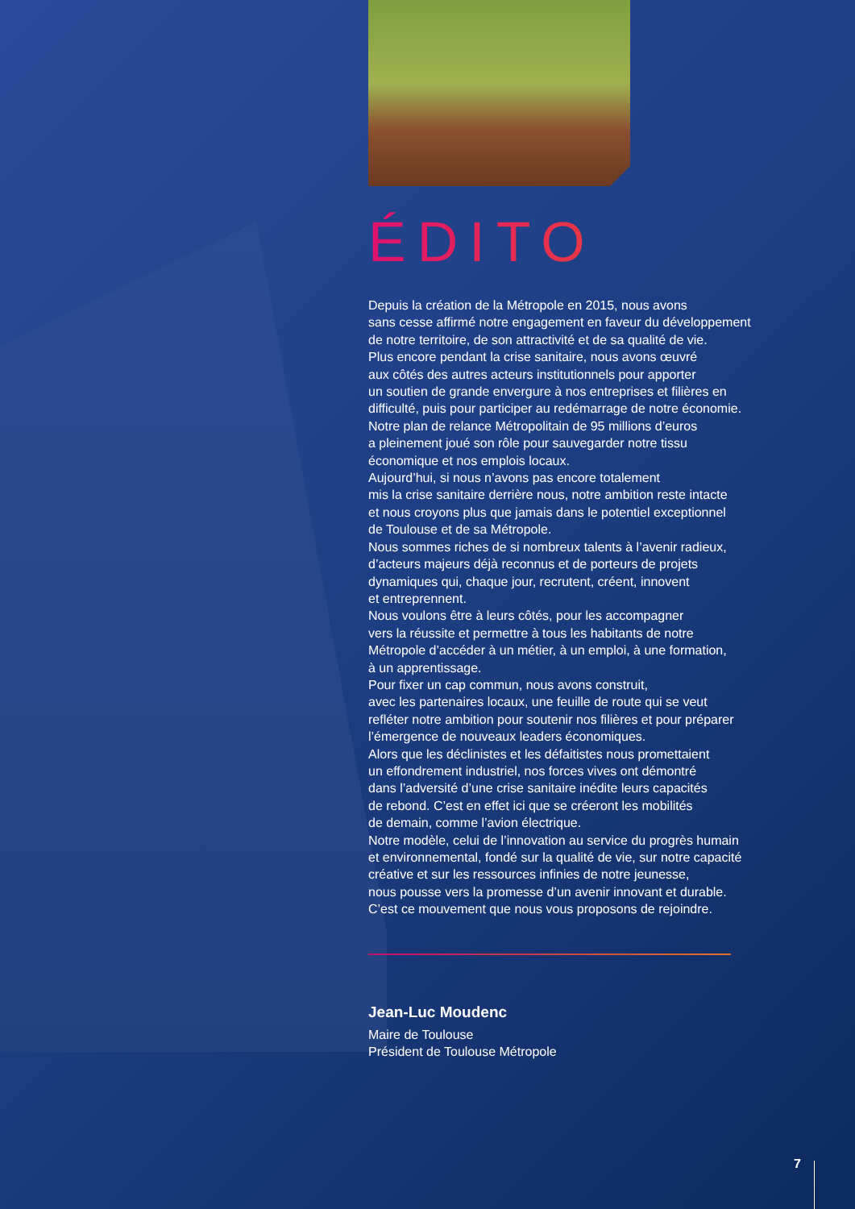ÉDITO
Depuis la création de la Métropole en 2015, nous avons
sans cesse affirmé notre engagement en faveur du développement
de notre territoire, de son attractivité et de sa qualité de vie.
Plus encore pendant la crise sanitaire, nous avons œuvré
aux côtés des autres acteurs institutionnels pour apporter
un soutien de grande envergure à nos entreprises et filières en
difficulté, puis pour participer au redémarrage de notre économie.
Notre plan de relance Métropolitain de 95 millions d’euros
a pleinement joué son rôle pour sauvegarder notre tissu
économique et nos emplois locaux.
Aujourd’hui, si nous n’avons pas encore totalement
mis la crise sanitaire derrière nous, notre ambition reste intacte
et nous croyons plus que jamais dans le potentiel exceptionnel
de Toulouse et de sa Métropole.
Nous sommes riches de si nombreux talents à l’avenir radieux,
d’acteurs majeurs déjà reconnus et de porteurs de projets
dynamiques qui, chaque jour, recrutent, créent, innovent
et entreprennent.
Nous voulons être à leurs côtés, pour les accompagner
vers la réussite et permettre à tous les habitants de notre
Métropole d’accéder à un métier, à un emploi, à une formation,
à un apprentissage.
Pour fixer un cap commun, nous avons construit,
avec les partenaires locaux, une feuille de route qui se veut
refléter notre ambition pour soutenir nos filières et pour préparer
l’émergence de nouveaux leaders économiques.
Alors que les déclinistes et les défaitistes nous promettaient
un effondrement industriel, nos forces vives ont démontré
dans l’adversité d’une crise sanitaire inédite leurs capacités
de rebond. C’est en effet ici que se créeront les mobilités
de demain, comme l’avion électrique.
Notre modèle, celui de l’innovation au service du progrès humain
et environnemental, fondé sur la qualité de vie, sur notre capacité
créative et sur les ressources infinies de notre jeunesse,
nous pousse vers la promesse d’un avenir innovant et durable.
C’est ce mouvement que nous vous proposons de rejoindre.
Jean-Luc Moudenc
Maire de Toulouse
Président de Toulouse Métropole
7